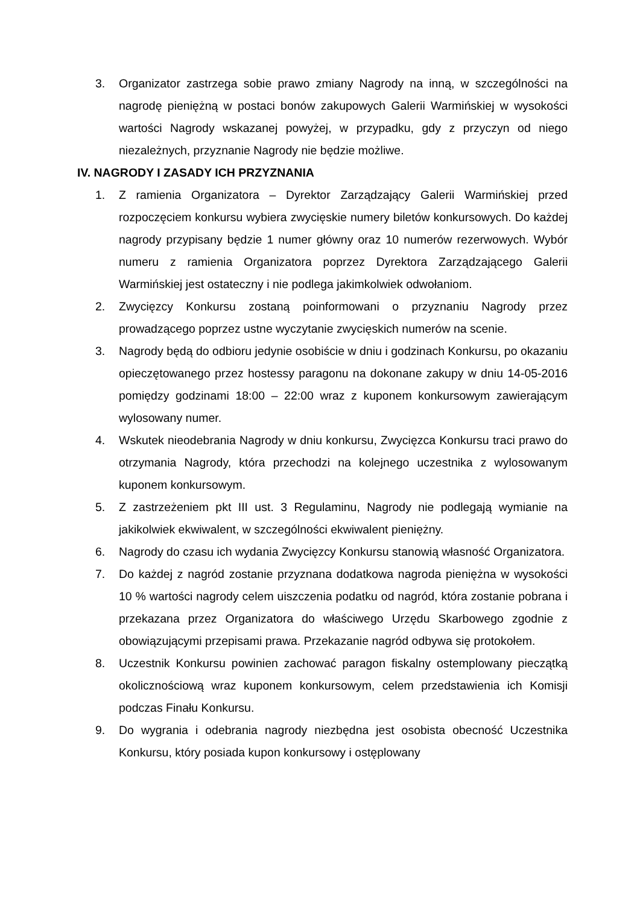3. Organizator zastrzega sobie prawo zmiany Nagrody na inną, w szczególności na nagrodę pieniężną w postaci bonów zakupowych Galerii Warmińskiej w wysokości wartości Nagrody wskazanej powyżej, w przypadku, gdy z przyczyn od niego niezależnych, przyznanie Nagrody nie będzie możliwe.
IV. NAGRODY I ZASADY ICH PRZYZNANIA
1. Z ramienia Organizatora – Dyrektor Zarządzający Galerii Warmińskiej przed rozpoczęciem konkursu wybiera zwycięskie numery biletów konkursowych. Do każdej nagrody przypisany będzie 1 numer główny oraz 10 numerów rezerwowych. Wybór numeru z ramienia Organizatora poprzez Dyrektora Zarządzającego Galerii Warmińskiej jest ostateczny i nie podlega jakimkolwiek odwołaniom.
2. Zwycięzcy Konkursu zostaną poinformowani o przyznaniu Nagrody przez prowadzącego poprzez ustne wyczytanie zwycięskich numerów na scenie.
3. Nagrody będą do odbioru jedynie osobiście w dniu i godzinach Konkursu, po okazaniu opieczętowanego przez hostessy paragonu na dokonane zakupy w dniu 14-05-2016 pomiędzy godzinami 18:00 – 22:00 wraz z kuponem konkursowym zawierającym wylosowany numer.
4. Wskutek nieodebrania Nagrody w dniu konkursu, Zwycięzca Konkursu traci prawo do otrzymania Nagrody, która przechodzi na kolejnego uczestnika z wylosowanym kuponem konkursowym.
5. Z zastrzeżeniem pkt III ust. 3 Regulaminu, Nagrody nie podlegają wymianie na jakikolwiek ekwiwalent, w szczególności ekwiwalent pieniężny.
6. Nagrody do czasu ich wydania Zwycięzcy Konkursu stanowią własność Organizatora.
7. Do każdej z nagród zostanie przyznana dodatkowa nagroda pieniężna w wysokości 10 % wartości nagrody celem uiszczenia podatku od nagród, która zostanie pobrana i przekazana przez Organizatora do właściwego Urzędu Skarbowego zgodnie z obowiązującymi przepisami prawa. Przekazanie nagród odbywa się protokołem.
8. Uczestnik Konkursu powinien zachować paragon fiskalny ostemplowany pieczątką okolicznościową wraz kuponem konkursowym, celem przedstawienia ich Komisji podczas Finału Konkursu.
9. Do wygrania i odebrania nagrody niezbędna jest osobista obecność Uczestnika Konkursu, który posiada kupon konkursowy i ostęplowany